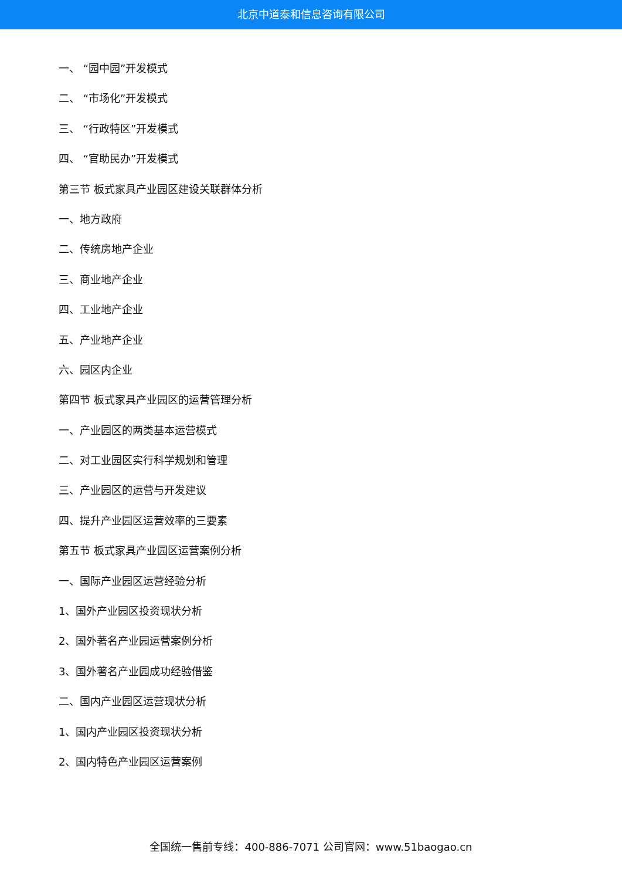北京中道泰和信息咨询有限公司
一、 “园中园”开发模式
二、 “市场化”开发模式
三、 “行政特区”开发模式
四、 “官助民办”开发模式
第三节 板式家具产业园区建设关联群体分析
一、地方政府
二、传统房地产企业
三、商业地产企业
四、工业地产企业
五、产业地产企业
六、园区内企业
第四节 板式家具产业园区的运营管理分析
一、产业园区的两类基本运营模式
二、对工业园区实行科学规划和管理
三、产业园区的运营与开发建议
四、提升产业园区运营效率的三要素
第五节 板式家具产业园区运营案例分析
一、国际产业园区运营经验分析
1、国外产业园区投资现状分析
2、国外著名产业园运营案例分析
3、国外著名产业园成功经验借鉴
二、国内产业园区运营现状分析
1、国内产业园区投资现状分析
2、国内特色产业园区运营案例
全国统一售前专线：400-886-7071 公司官网：www.51baogao.cn